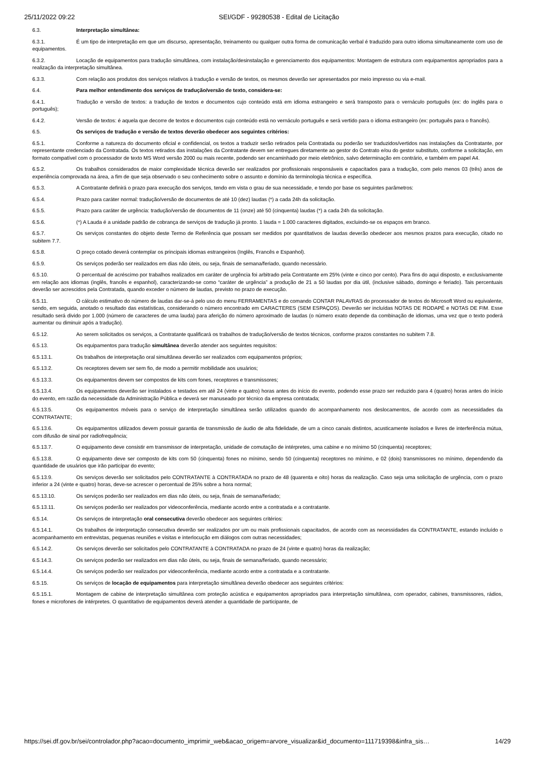25/11/2022 09:22 SEI/GDF - 99280538 - Edital de Licitação
6.3. Interpretação simultânea:
6.3.1. É um tipo de interpretação em que um discurso, apresentação, treinamento ou qualquer outra forma de comunicação verbal é traduzido para outro idioma simultaneamente com uso de equipamentos.
6.3.2. Locação de equipamentos para tradução simultânea, com instalação/desinstalação e gerenciamento dos equipamentos: Montagem de estrutura com equipamentos apropriados para a realização da interpretação simultânea.
6.3.3. Com relação aos produtos dos serviços relativos à tradução e versão de textos, os mesmos deverão ser apresentados por meio impresso ou via e-mail.
6.4. Para melhor entendimento dos serviços de tradução/versão de texto, considera-se:
6.4.1. Tradução e versão de textos: a tradução de textos e documentos cujo conteúdo está em idioma estrangeiro e será transposto para o vernáculo português (ex: do inglês para o português);
6.4.2. Versão de textos: é aquela que decorre de textos e documentos cujo conteúdo está no vernáculo português e será vertido para o idioma estrangeiro (ex: português para o francês).
6.5. Os serviços de tradução e versão de textos deverão obedecer aos seguintes critérios:
6.5.1. Conforme a natureza do documento oficial e confidencial, os textos a traduzir serão retirados pela Contratada ou poderão ser traduzidos/vertidos nas instalações da Contratante, por representante credenciado da Contratada. Os textos retirados das instalações da Contratante devem ser entregues diretamente ao gestor do Contrato e/ou do gestor substituto, conforme a solicitação, em formato compatível com o processador de texto MS Word versão 2000 ou mais recente, podendo ser encaminhado por meio eletrônico, salvo determinação em contrário, e também em papel A4.
6.5.2. Os trabalhos considerados de maior complexidade técnica deverão ser realizados por profissionais responsáveis e capacitados para a tradução, com pelo menos 03 (três) anos de experiência comprovada na área, a fim de que seja observado o seu conhecimento sobre o assunto e domínio da terminologia técnica e específica.
6.5.3. A Contratante definirá o prazo para execução dos serviços, tendo em vista o grau de sua necessidade, e tendo por base os seguintes parâmetros:
6.5.4. Prazo para caráter normal: tradução/versão de documentos de até 10 (dez) laudas (*) a cada 24h da solicitação.
6.5.5. Prazo para caráter de urgência: tradução/versão de documentos de 11 (onze) até 50 (cinquenta) laudas (*) a cada 24h da solicitação.
6.5.6. (*) A Lauda é a unidade padrão de cobrança de serviços de tradução já pronto. 1 lauda = 1.000 caracteres digitados, excluindo-se os espaços em branco.
6.5.7. Os serviços constantes do objeto deste Termo de Referência que possam ser medidos por quantitativos de laudas deverão obedecer aos mesmos prazos para execução, citado no subitem 7.7.
6.5.8. O preço cotado deverá contemplar os principais idiomas estrangeiros (Inglês, Francês e Espanhol).
6.5.9. Os serviços poderão ser realizados em dias não úteis, ou seja, finais de semana/feriado, quando necessário.
6.5.10. O percentual de acréscimo por trabalhos realizados em caráter de urgência foi arbitrado pela Contratante em 25% (vinte e cinco por cento). Para fins do aqui disposto, e exclusivamente em relação aos idiomas (inglês, francês e espanhol), caracterizando-se como “caráter de urgência” a produção de 21 a 50 laudas por dia útil, (inclusive sábado, domingo e feriado). Tais percentuais deverão ser acrescidos pela Contratada, quando exceder o número de laudas, previsto no prazo de execução.
6.5.11. O cálculo estimativo do número de laudas dar-se-á pelo uso do menu FERRAMENTAS e do comando CONTAR PALAVRAS do processador de textos do Microsoft Word ou equivalente, sendo, em seguida, anotado o resultado das estatísticas, considerando o número encontrado em CARACTERES (SEM ESPAÇOS). Deverão ser incluídas NOTAS DE RODAPÉ e NOTAS DE FIM. Esse resultado será divido por 1.000 (número de caracteres de uma lauda) para aferição do número aproximado de laudas (o número exato depende da combinação de idiomas, uma vez que o texto poderá aumentar ou diminuir após a tradução).
6.5.12. Ao serem solicitados os serviços, a Contratante qualificará os trabalhos de tradução/versão de textos técnicos, conforme prazos constantes no subitem 7.8.
6.5.13. Os equipamentos para tradução simultânea deverão atender aos seguintes requisitos:
6.5.13.1. Os trabalhos de interpretação oral simultânea deverão ser realizados com equipamentos próprios;
6.5.13.2. Os receptores devem ser sem fio, de modo a permitir mobilidade aos usuários;
6.5.13.3. Os equipamentos devem ser compostos de kits com fones, receptores e transmissores;
6.5.13.4. Os equipamentos deverão ser instalados e testados em até 24 (vinte e quatro) horas antes do início do evento, podendo esse prazo ser reduzido para 4 (quatro) horas antes do início do evento, em razão da necessidade da Administração Pública e deverá ser manuseado por técnico da empresa contratada;
6.5.13.5. Os equipamentos móveis para o serviço de interpretação simultânea serão utilizados quando do acompanhamento nos deslocamentos, de acordo com as necessidades da CONTRATANTE;
6.5.13.6. Os equipamentos utilizados devem possuir garantia de transmissão de áudio de alta fidelidade, de um a cinco canais distintos, acusticamente isolados e livres de interferência mútua, com difusão de sinal por radiofrequência;
6.5.13.7. O equipamento deve consistir em transmissor de interpretação, unidade de comutação de intérpretes, uma cabine e no mínimo 50 (cinquenta) receptores;
6.5.13.8. O equipamento deve ser composto de kits com 50 (cinquenta) fones no mínimo, sendo 50 (cinquenta) receptores no mínimo, e 02 (dois) transmissores no mínimo, dependendo da quantidade de usuários que irão participar do evento;
6.5.13.9. Os serviços deverão ser solicitados pelo CONTRATANTE à CONTRATADA no prazo de 48 (quarenta e oito) horas da realização. Caso seja uma solicitação de urgência, com o prazo inferior a 24 (vinte e quatro) horas, deve-se acrescer o percentual de 25% sobre a hora normal;
6.5.13.10. Os serviços poderão ser realizados em dias não úteis, ou seja, finais de semana/feriado;
6.5.13.11. Os serviços poderão ser realizados por videoconferência, mediante acordo entre a contratada e a contratante.
6.5.14. Os serviços de interpretação oral consecutiva deverão obedecer aos seguintes critérios:
6.5.14.1. Os trabalhos de interpretação consecutiva deverão ser realizados por um ou mais profissionais capacitados, de acordo com as necessidades da CONTRATANTE, estando incluído o acompanhamento em entrevistas, pequenas reuniões e visitas e interlocução em diálogos com outras necessidades;
6.5.14.2. Os serviços deverão ser solicitados pelo CONTRATANTE à CONTRATADA no prazo de 24 (vinte e quatro) horas da realização;
6.5.14.3. Os serviços poderão ser realizados em dias não úteis, ou seja, finais de semana/feriado, quando necessário;
6.5.14.4. Os serviços poderão ser realizados por videoconferência, mediante acordo entre a contratada e a contratante.
6.5.15. Os serviços de locação de equipamentos para interpretação simultânea deverão obedecer aos seguintes critérios:
6.5.15.1. Montagem de cabine de interpretação simultânea com proteção acústica e equipamentos apropriados para interpretação simultânea, com operador, cabines, transmissores, rádios, fones e microfones de intérpretes. O quantitativo de equipamentos deverá atender a quantidade de participante, de
https://sei.df.gov.br/sei/controlador.php?acao=documento_imprimir_web&acao_origem=arvore_visualizar&id_documento=111719398&infra_sis… 14/29